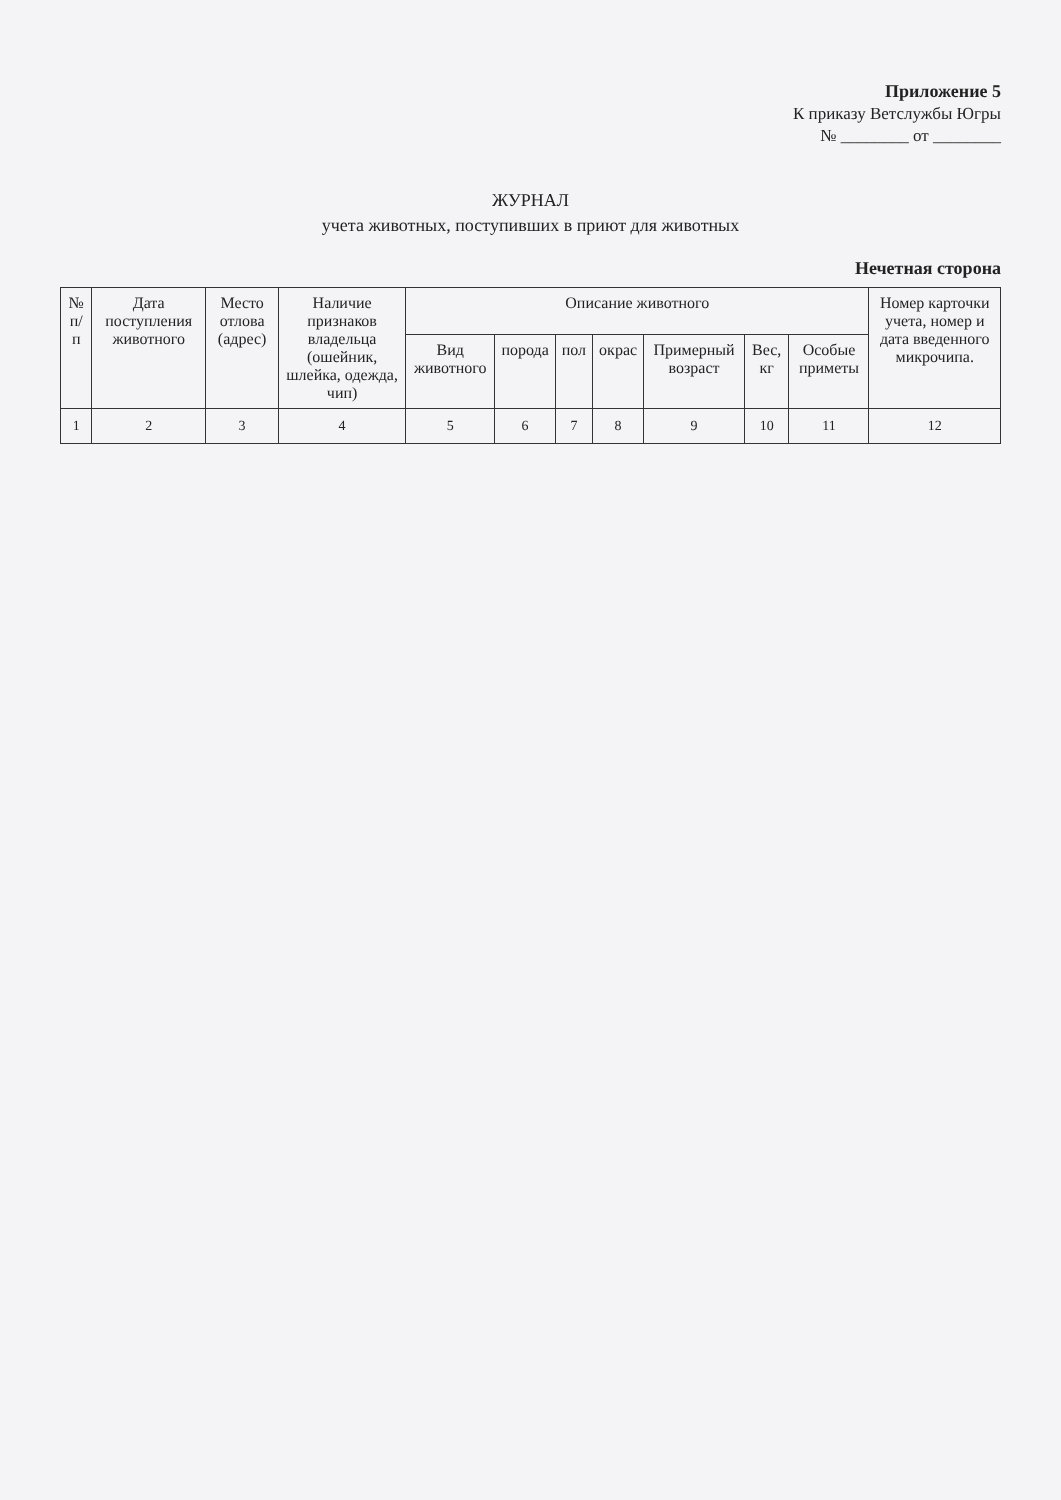Приложение 5
К приказу Ветслужбы Югры
№ ________ от ________
ЖУРНАЛ
учета животных, поступивших в приют для животных
Нечетная сторона
| № п/п | Дата поступления животного | Место отлова (адрес) | Наличие признаков владельца (ошейник, шлейка, одежда, чип) | Описание животного | | | | | | | Номер карточки учета, номер и дата введенного микрочипа. |
| --- | --- | --- | --- | --- | --- | --- | --- | --- | --- | --- | --- |
| | | | | Вид животного | порода | пол | окрас | Примерный возраст | Вес, кг | Особые приметы | |
| 1 | 2 | 3 | 4 | 5 | 6 | 7 | 8 | 9 | 10 | 11 | 12 |